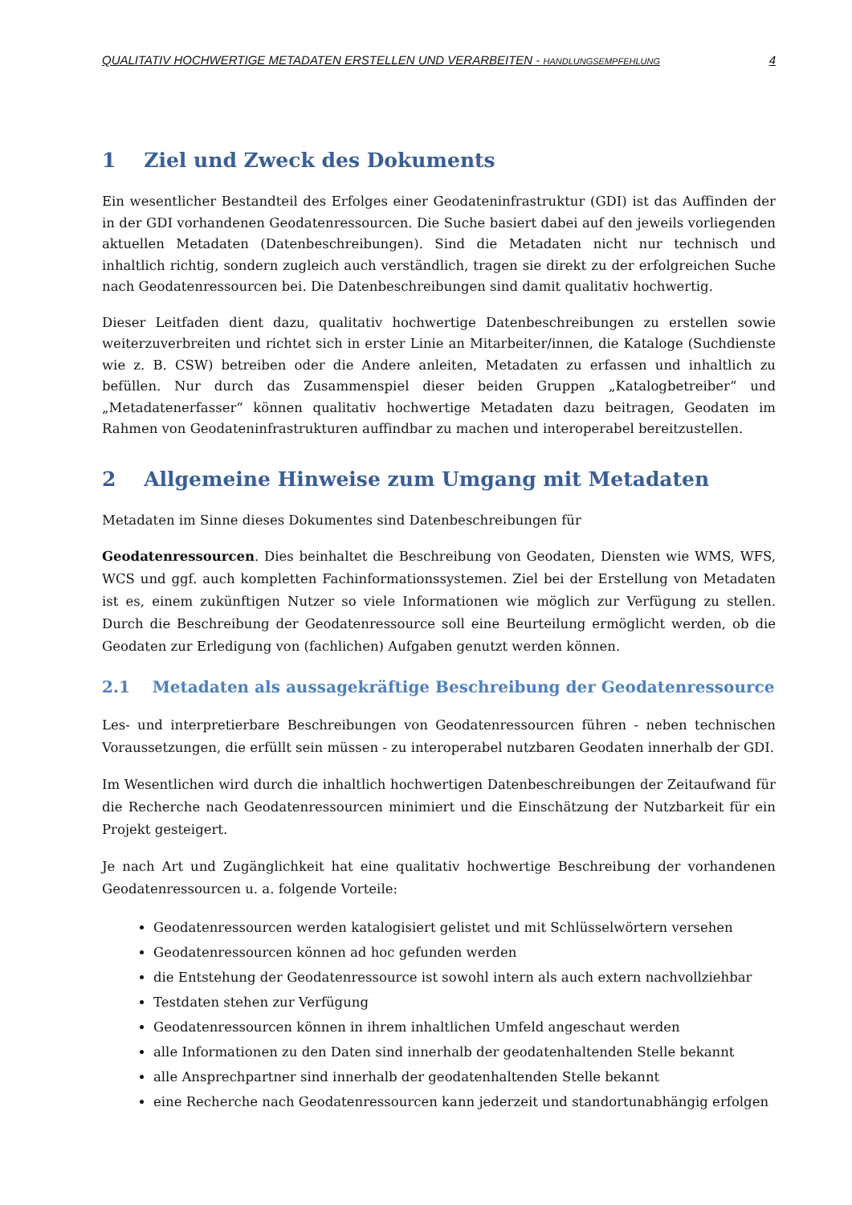QUALITATIV HOCHWERTIGE METADATEN ERSTELLEN UND VERARBEITEN - HANDLUNGSEMPFEHLUNG 4
1 Ziel und Zweck des Dokuments
Ein wesentlicher Bestandteil des Erfolges einer Geodateninfrastruktur (GDI) ist das Auffinden der in der GDI vorhandenen Geodatenressourcen. Die Suche basiert dabei auf den jeweils vorliegenden aktuellen Metadaten (Datenbeschreibungen). Sind die Metadaten nicht nur technisch und inhaltlich richtig, sondern zugleich auch verständlich, tragen sie direkt zu der erfolgreichen Suche nach Geodatenressourcen bei. Die Datenbeschreibungen sind damit qualitativ hochwertig.
Dieser Leitfaden dient dazu, qualitativ hochwertige Datenbeschreibungen zu erstellen sowie weiterzuverbreiten und richtet sich in erster Linie an Mitarbeiter/innen, die Kataloge (Suchdienste wie z. B. CSW) betreiben oder die Andere anleiten, Metadaten zu erfassen und inhaltlich zu befüllen. Nur durch das Zusammenspiel dieser beiden Gruppen „Katalogbetreiber“ und „Metadatenerfasser“ können qualitativ hochwertige Metadaten dazu beitragen, Geodaten im Rahmen von Geodateninfrastrukturen auffindbar zu machen und interoperabel bereitzustellen.
2 Allgemeine Hinweise zum Umgang mit Metadaten
Metadaten im Sinne dieses Dokumentes sind Datenbeschreibungen für
Geodatenressourcen. Dies beinhaltet die Beschreibung von Geodaten, Diensten wie WMS, WFS, WCS und ggf. auch kompletten Fachinformationssystemen. Ziel bei der Erstellung von Metadaten ist es, einem zukünftigen Nutzer so viele Informationen wie möglich zur Verfügung zu stellen. Durch die Beschreibung der Geodatenressource soll eine Beurteilung ermöglicht werden, ob die Geodaten zur Erledigung von (fachlichen) Aufgaben genutzt werden können.
2.1 Metadaten als aussagekräftige Beschreibung der Geodatenressource
Les- und interpretierbare Beschreibungen von Geodatenressourcen führen - neben technischen Voraussetzungen, die erfüllt sein müssen - zu interoperabel nutzbaren Geodaten innerhalb der GDI.
Im Wesentlichen wird durch die inhaltlich hochwertigen Datenbeschreibungen der Zeitaufwand für die Recherche nach Geodatenressourcen minimiert und die Einschätzung der Nutzbarkeit für ein Projekt gesteigert.
Je nach Art und Zugänglichkeit hat eine qualitativ hochwertige Beschreibung der vorhandenen Geodatenressourcen u. a. folgende Vorteile:
Geodatenressourcen werden katalogisiert gelistet und mit Schlüsselwörtern versehen
Geodatenressourcen können ad hoc gefunden werden
die Entstehung der Geodatenressource ist sowohl intern als auch extern nachvollziehbar
Testdaten stehen zur Verfügung
Geodatenressourcen können in ihrem inhaltlichen Umfeld angeschaut werden
alle Informationen zu den Daten sind innerhalb der geodatenhaltenden Stelle bekannt
alle Ansprechpartner sind innerhalb der geodatenhaltenden Stelle bekannt
eine Recherche nach Geodatenressourcen kann jederzeit und standortunabhängig erfolgen